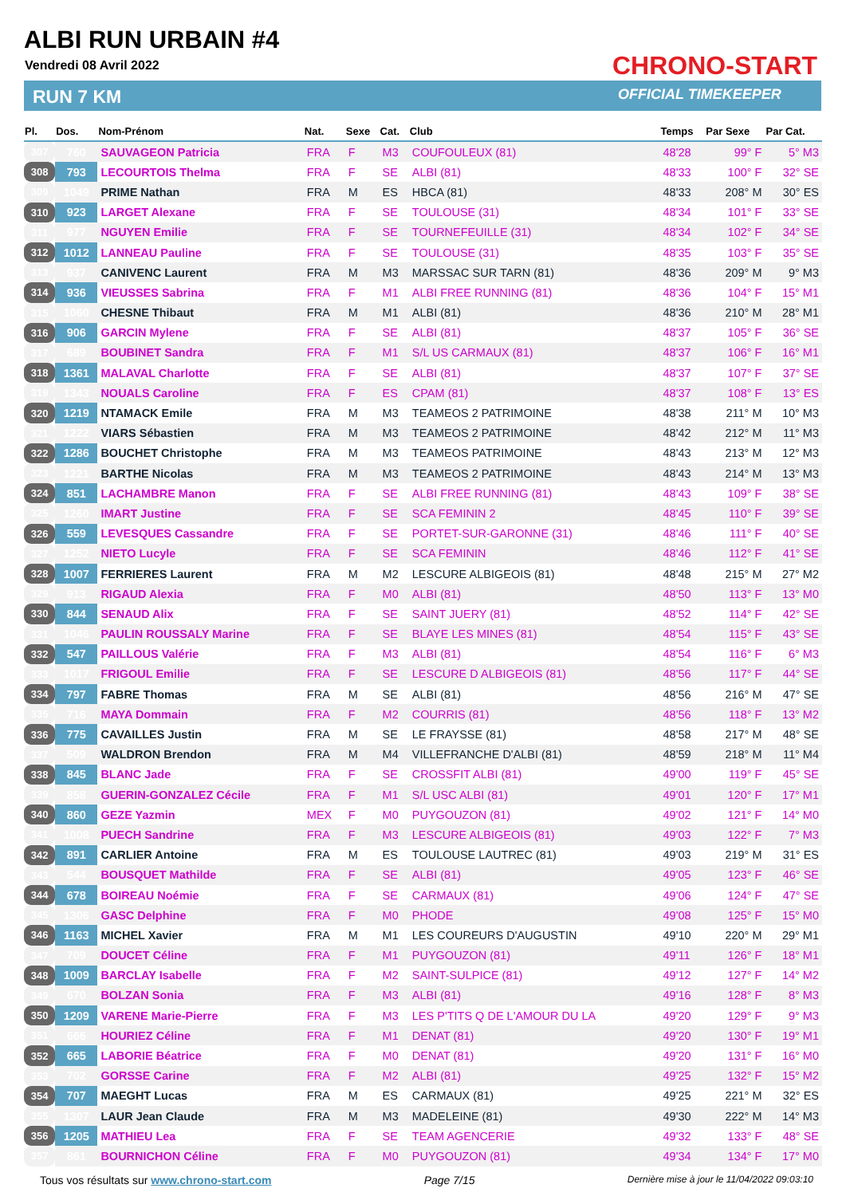ALBI RUN URBAIN #4
Vendredi 08 Avril 2022
RUN 7 KM
CHRONO-START
OFFICIAL TIMEKEEPER
| Pl. | Dos. | Nom-Prénom | Nat. | Sexe | Cat. | Club | Temps | Par Sexe | Par Cat. |
| --- | --- | --- | --- | --- | --- | --- | --- | --- | --- |
| 307 | 760 | SAUVAGEON Patricia | FRA | F | M3 | COUFOULEUX (81) | 48'28 | 99° F | 5° M3 |
| 308 | 793 | LECOURTOIS Thelma | FRA | F | SE | ALBI (81) | 48'33 | 100° F | 32° SE |
| 309 | 1049 | PRIME Nathan | FRA | M | ES | HBCA (81) | 48'33 | 208° M | 30° ES |
| 310 | 923 | LARGET Alexane | FRA | F | SE | TOULOUSE (31) | 48'34 | 101° F | 33° SE |
| 311 | 977 | NGUYEN Emilie | FRA | F | SE | TOURNEFEUILLE (31) | 48'34 | 102° F | 34° SE |
| 312 | 1012 | LANNEAU Pauline | FRA | F | SE | TOULOUSE (31) | 48'35 | 103° F | 35° SE |
| 313 | 937 | CANIVENC Laurent | FRA | M | M3 | MARSSAC SUR TARN (81) | 48'36 | 209° M | 9° M3 |
| 314 | 936 | VIEUSSES Sabrina | FRA | F | M1 | ALBI FREE RUNNING (81) | 48'36 | 104° F | 15° M1 |
| 315 | 1060 | CHESNE Thibaut | FRA | M | M1 | ALBI (81) | 48'36 | 210° M | 28° M1 |
| 316 | 906 | GARCIN Mylene | FRA | F | SE | ALBI (81) | 48'37 | 105° F | 36° SE |
| 317 | 689 | BOUBINET Sandra | FRA | F | M1 | S/L US CARMAUX (81) | 48'37 | 106° F | 16° M1 |
| 318 | 1361 | MALAVAL Charlotte | FRA | F | SE | ALBI (81) | 48'37 | 107° F | 37° SE |
| 319 | 1343 | NOUALS Caroline | FRA | F | ES | CPAM (81) | 48'37 | 108° F | 13° ES |
| 320 | 1219 | NTAMACK Emile | FRA | M | M3 | TEAMEOS 2 PATRIMOINE | 48'38 | 211° M | 10° M3 |
| 321 | 1222 | VIARS Sébastien | FRA | M | M3 | TEAMEOS 2 PATRIMOINE | 48'42 | 212° M | 11° M3 |
| 322 | 1286 | BOUCHET Christophe | FRA | M | M3 | TEAMEOS PATRIMOINE | 48'43 | 213° M | 12° M3 |
| 323 | 1221 | BARTHE Nicolas | FRA | M | M3 | TEAMEOS 2 PATRIMOINE | 48'43 | 214° M | 13° M3 |
| 324 | 851 | LACHAMBRE Manon | FRA | F | SE | ALBI FREE RUNNING (81) | 48'43 | 109° F | 38° SE |
| 325 | 1260 | IMART Justine | FRA | F | SE | SCA FEMININ 2 | 48'45 | 110° F | 39° SE |
| 326 | 559 | LEVESQUES Cassandre | FRA | F | SE | PORTET-SUR-GARONNE (31) | 48'46 | 111° F | 40° SE |
| 327 | 1252 | NIETO Lucyle | FRA | F | SE | SCA FEMININ | 48'46 | 112° F | 41° SE |
| 328 | 1007 | FERRIERES Laurent | FRA | M | M2 | LESCURE ALBIGEOIS (81) | 48'48 | 215° M | 27° M2 |
| 329 | 913 | RIGAUD Alexia | FRA | F | M0 | ALBI (81) | 48'50 | 113° F | 13° M0 |
| 330 | 844 | SENAUD Alix | FRA | F | SE | SAINT JUERY (81) | 48'52 | 114° F | 42° SE |
| 331 | 1046 | PAULIN ROUSSALY Marine | FRA | F | SE | BLAYE LES MINES (81) | 48'54 | 115° F | 43° SE |
| 332 | 547 | PAILLOUS Valérie | FRA | F | M3 | ALBI (81) | 48'54 | 116° F | 6° M3 |
| 333 | 1017 | FRIGOUL Emilie | FRA | F | SE | LESCURE D ALBIGEOIS (81) | 48'56 | 117° F | 44° SE |
| 334 | 797 | FABRE Thomas | FRA | M | SE | ALBI (81) | 48'56 | 216° M | 47° SE |
| 335 | 716 | MAYA Dommain | FRA | F | M2 | COURRIS (81) | 48'56 | 118° F | 13° M2 |
| 336 | 775 | CAVAILLES Justin | FRA | M | SE | LE FRAYSSE (81) | 48'58 | 217° M | 48° SE |
| 337 | 509 | WALDRON Brendon | FRA | M | M4 | VILLEFRANCHE D'ALBI (81) | 48'59 | 218° M | 11° M4 |
| 338 | 845 | BLANC Jade | FRA | F | SE | CROSSFIT ALBI (81) | 49'00 | 119° F | 45° SE |
| 339 | 858 | GUERIN-GONZALEZ Cécile | FRA | F | M1 | S/L USC ALBI (81) | 49'01 | 120° F | 17° M1 |
| 340 | 860 | GEZE Yazmin | MEX | F | M0 | PUYGOUZON (81) | 49'02 | 121° F | 14° M0 |
| 341 | 1008 | PUECH Sandrine | FRA | F | M3 | LESCURE ALBIGEOIS (81) | 49'03 | 122° F | 7° M3 |
| 342 | 891 | CARLIER Antoine | FRA | M | ES | TOULOUSE LAUTREC (81) | 49'03 | 219° M | 31° ES |
| 343 | 544 | BOUSQUET Mathilde | FRA | F | SE | ALBI (81) | 49'05 | 123° F | 46° SE |
| 344 | 678 | BOIREAU Noémie | FRA | F | SE | CARMAUX (81) | 49'06 | 124° F | 47° SE |
| 345 | 1306 | GASC Delphine | FRA | F | M0 | PHODE | 49'08 | 125° F | 15° M0 |
| 346 | 1163 | MICHEL Xavier | FRA | M | M1 | LES COUREURS D'AUGUSTIN | 49'10 | 220° M | 29° M1 |
| 347 | 709 | DOUCET Céline | FRA | F | M1 | PUYGOUZON (81) | 49'11 | 126° F | 18° M1 |
| 348 | 1009 | BARCLAY Isabelle | FRA | F | M2 | SAINT-SULPICE (81) | 49'12 | 127° F | 14° M2 |
| 349 | 670 | BOLZAN Sonia | FRA | F | M3 | ALBI (81) | 49'16 | 128° F | 8° M3 |
| 350 | 1209 | VARENE Marie-Pierre | FRA | F | M3 | LES P'TITS Q DE L'AMOUR DU LA | 49'20 | 129° F | 9° M3 |
| 351 | 666 | HOURIEZ Céline | FRA | F | M1 | DENAT (81) | 49'20 | 130° F | 19° M1 |
| 352 | 665 | LABORIE Béatrice | FRA | F | M0 | DENAT (81) | 49'20 | 131° F | 16° M0 |
| 353 | 702 | GORSSE Carine | FRA | F | M2 | ALBI (81) | 49'25 | 132° F | 15° M2 |
| 354 | 707 | MAEGHT Lucas | FRA | M | ES | CARMAUX (81) | 49'25 | 221° M | 32° ES |
| 355 | 1307 | LAUR Jean Claude | FRA | M | M3 | MADELEINE (81) | 49'30 | 222° M | 14° M3 |
| 356 | 1205 | MATHIEU Lea | FRA | F | SE | TEAM AGENCERIE | 49'32 | 133° F | 48° SE |
| 357 | 861 | BOURNICHON Céline | FRA | F | M0 | PUYGOUZON (81) | 49'34 | 134° F | 17° M0 |
Tous vos résultats sur www.chrono-start.com Page 7/15 Dernière mise à jour le 11/04/2022 09:03:10